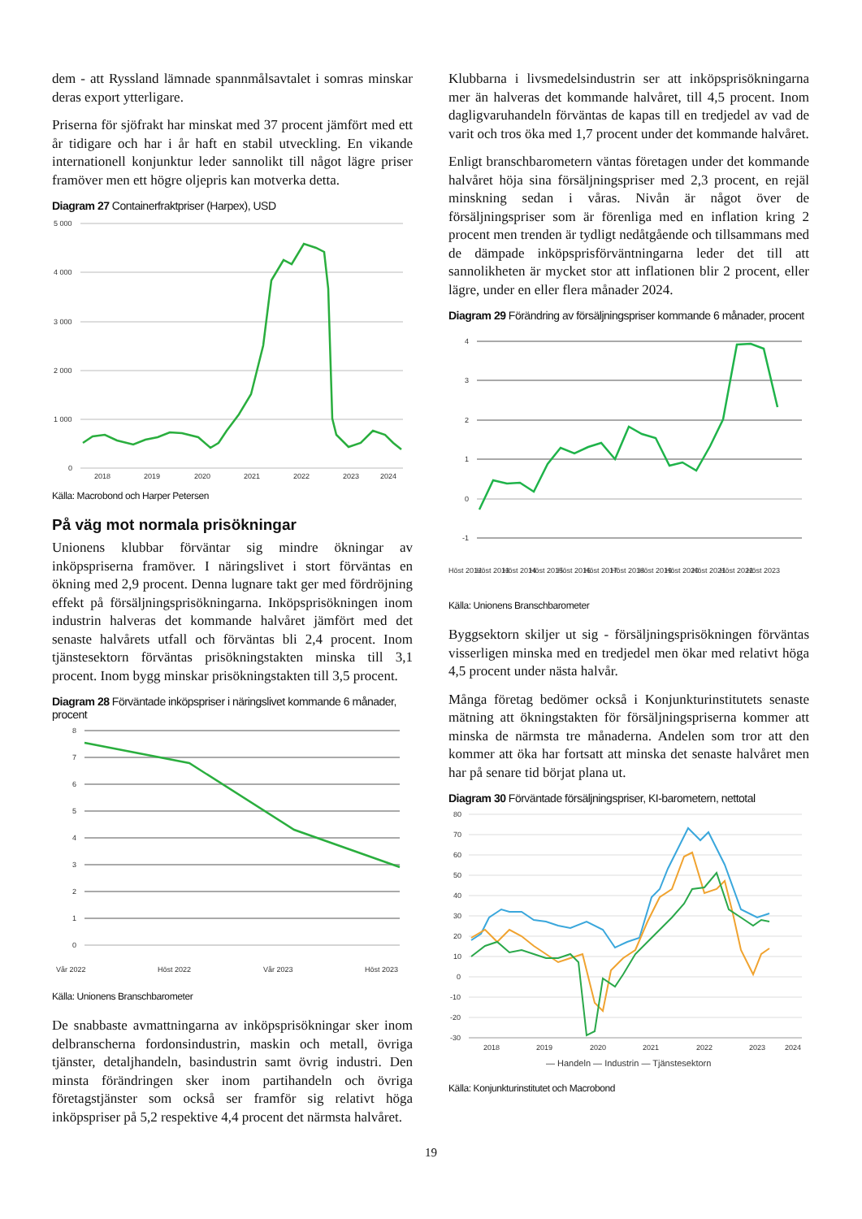dem - att Ryssland lämnade spannmålsavtalet i somras minskar deras export ytterligare.
Priserna för sjöfrakt har minskat med 37 procent jämfört med ett år tidigare och har i år haft en stabil utveckling. En vikande internationell konjunktur leder sannolikt till något lägre priser framöver men ett högre oljepris kan motverka detta.
Diagram 27 Containerfraktpriser (Harpex), USD
5 000
4 000
3 000
2 000
1 000
0
2018
2019
2020
2021
2022
2023
2024
Källa: Macrobond och Harper Petersen
På väg mot normala prisökningar
Unionens klubbar förväntar sig mindre ökningar av inköpspriserna framöver. I näringslivet i stort förväntas en ökning med 2,9 procent. Denna lugnare takt ger med fördröjning effekt på försäljningsprisökningarna. Inköpsprisökningen inom industrin halveras det kommande halvåret jämfört med det senaste halvårets utfall och förväntas bli 2,4 procent. Inom tjänstesektorn förväntas prisökningstakten minska till 3,1 procent. Inom bygg minskar prisökningstakten till 3,5 procent.
Diagram 28 Förväntade inköpspriser i näringslivet kommande 6 månader, procent
8
7
6
5
4
3
2
1
0
Vår 2022
Höst 2022
Vår 2023
Höst 2023
Källa: Unionens Branschbarometer
De snabbaste avmattningarna av inköpsprisökningar sker inom delbranscherna fordonsindustrin, maskin och metall, övriga tjänster, detaljhandeln, basindustrin samt övrig industri. Den minsta förändringen sker inom partihandeln och övriga företagstjänster som också ser framför sig relativt höga inköpspriser på 5,2 respektive 4,4 procent det närmsta halvåret.
Klubbarna i livsmedelsindustrin ser att inköpsprisökningarna mer än halveras det kommande halvåret, till 4,5 procent. Inom dagligvaruhandeln förväntas de kapas till en tredjedel av vad de varit och tros öka med 1,7 procent under det kommande halvåret.
Enligt branschbarometern väntas företagen under det kommande halvåret höja sina försäljningspriser med 2,3 procent, en rejäl minskning sedan i våras. Nivån är något över de försäljningspriser som är förenliga med en inflation kring 2 procent men trenden är tydligt nedåtgående och tillsammans med de dämpade inköpsprisförväntningarna leder det till att sannolikheten är mycket stor att inflationen blir 2 procent, eller lägre, under en eller flera månader 2024.
Diagram 29 Förändring av försäljningspriser kommande 6 månader, procent
4
3
2
1
0
-1
Höst 2012
Höst 2013
Höst 2014
Höst 2015
Höst 2016
Höst 2017
Höst 2018
Höst 2019
Höst 2020
Höst 2021
Höst 2022
Höst 2023
Källa: Unionens Branschbarometer
Byggsektorn skiljer ut sig - försäljningsprisökningen förväntas visserligen minska med en tredjedel men ökar med relativt höga 4,5 procent under nästa halvår.
Många företag bedömer också i Konjunkturinstitutets senaste mätning att ökningstakten för försäljningspriserna kommer att minska de närmsta tre månaderna. Andelen som tror att den kommer att öka har fortsatt att minska det senaste halvåret men har på senare tid börjat plana ut.
Diagram 30 Förväntade försäljningspriser, KI-barometern, nettotal
80
70
60
50
40
30
20
10
0
-10
-20
-30
2018
2019
2020
2021
2022
2023
2024
— Handeln — Industrin — Tjänstesektorn
Källa: Konjunkturinstitutet och Macrobond
19